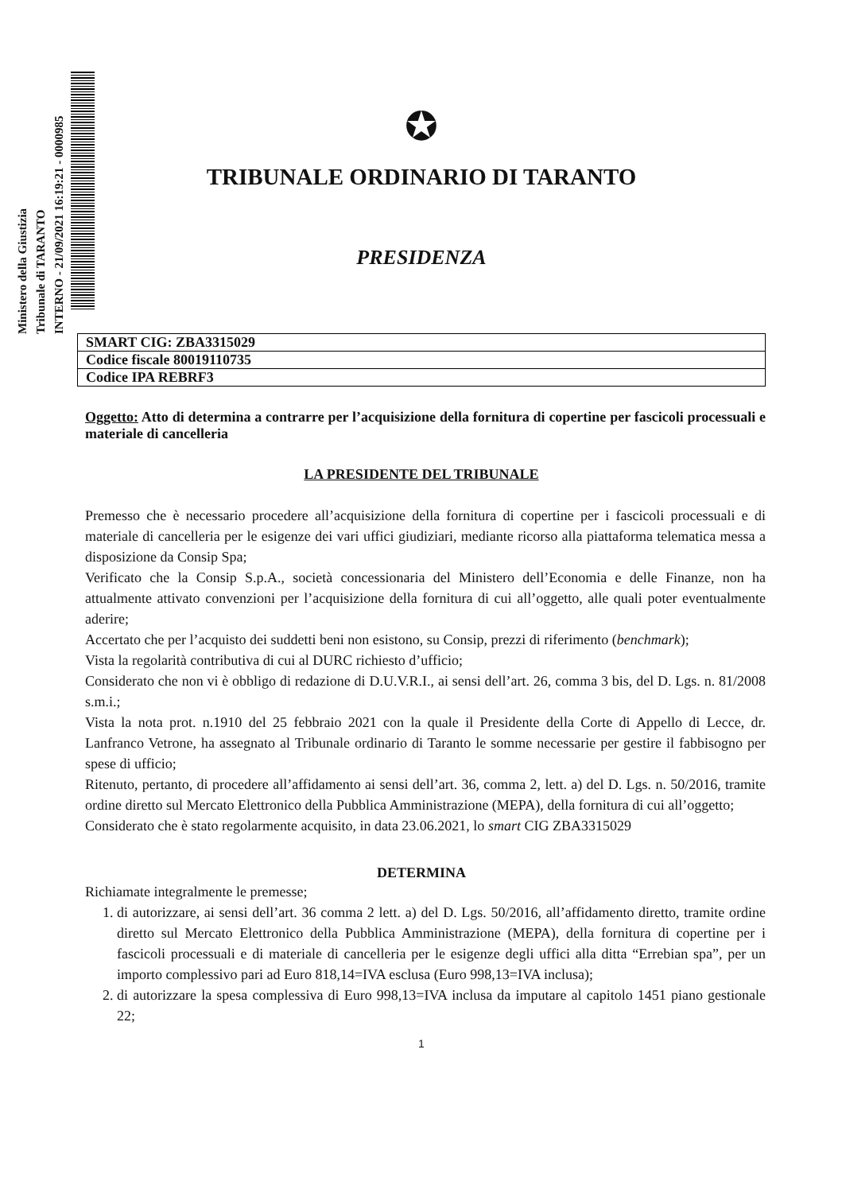Ministero della Giustizia
Tribunale di TARANTO
INTERNO - 21/09/2021 16:19:21 - 0000985
✪
TRIBUNALE ORDINARIO DI TARANTO
PRESIDENZA
| SMART CIG: ZBA3315029 |
| Codice fiscale 80019110735 |
| Codice IPA REBRF3 |
Oggetto: Atto di determina a contrarre per l’acquisizione della fornitura di copertine per fascicoli processuali e materiale di cancelleria
LA PRESIDENTE DEL TRIBUNALE
Premesso che è necessario procedere all’acquisizione della fornitura di copertine per i fascicoli processuali e di materiale di cancelleria per le esigenze dei vari uffici giudiziari, mediante ricorso alla piattaforma telematica messa a disposizione da Consip Spa;
Verificato che la Consip S.p.A., società concessionaria del Ministero dell’Economia e delle Finanze, non ha attualmente attivato convenzioni per l’acquisizione della fornitura di cui all’oggetto, alle quali poter eventualmente aderire;
Accertato che per l’acquisto dei suddetti beni non esistono, su Consip, prezzi di riferimento (benchmark);
Vista la regolarità contributiva di cui al DURC richiesto d’ufficio;
Considerato che non vi è obbligo di redazione di D.U.V.R.I., ai sensi dell’art. 26, comma 3 bis, del D. Lgs. n. 81/2008 s.m.i.;
Vista la nota prot. n.1910 del 25 febbraio 2021 con la quale il Presidente della Corte di Appello di Lecce, dr. Lanfranco Vetrone, ha assegnato al Tribunale ordinario di Taranto le somme necessarie per gestire il fabbisogno per spese di ufficio;
Ritenuto, pertanto, di procedere all’affidamento ai sensi dell’art. 36, comma 2, lett. a) del D. Lgs. n. 50/2016, tramite ordine diretto sul Mercato Elettronico della Pubblica Amministrazione (MEPA), della fornitura di cui all’oggetto;
Considerato che è stato regolarmente acquisito, in data 23.06.2021, lo smart CIG ZBA3315029
DETERMINA
Richiamate integralmente le premesse;
1. di autorizzare, ai sensi dell’art. 36 comma 2 lett. a) del D. Lgs. 50/2016, all’affidamento diretto, tramite ordine diretto sul Mercato Elettronico della Pubblica Amministrazione (MEPA), della fornitura di copertine per i fascicoli processuali e di materiale di cancelleria per le esigenze degli uffici alla ditta “Errebian spa”, per un importo complessivo pari ad Euro 818,14=IVA esclusa (Euro 998,13=IVA inclusa);
2. di autorizzare la spesa complessiva di Euro 998,13=IVA inclusa da imputare al capitolo 1451 piano gestionale 22;
1